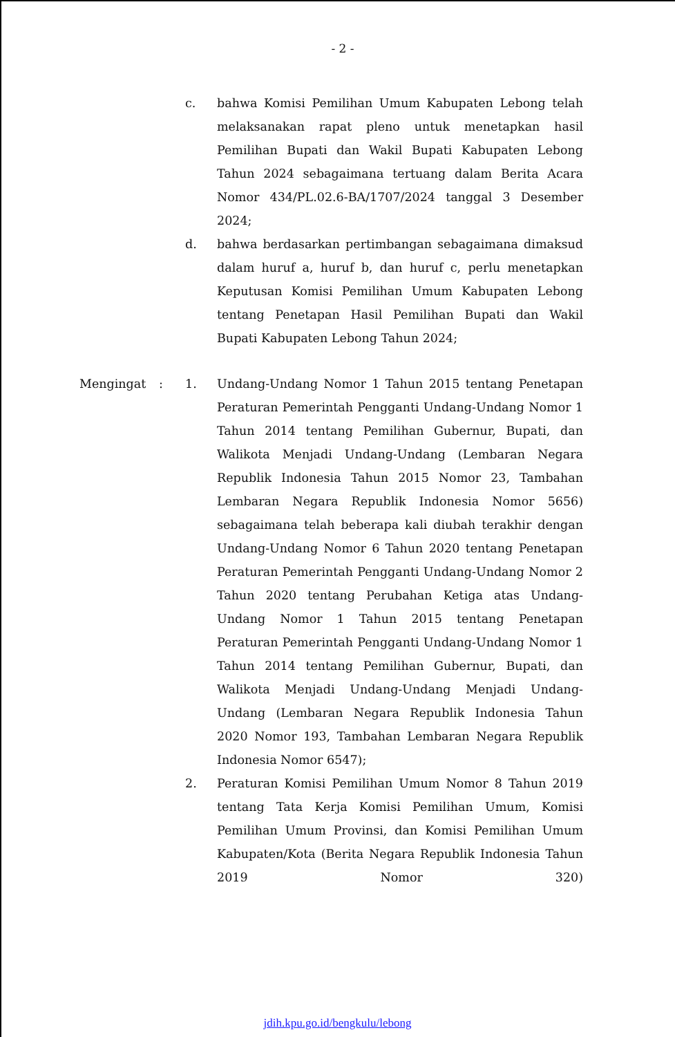- 2 -
c. bahwa Komisi Pemilihan Umum Kabupaten Lebong telah melaksanakan rapat pleno untuk menetapkan hasil Pemilihan Bupati dan Wakil Bupati Kabupaten Lebong Tahun 2024 sebagaimana tertuang dalam Berita Acara Nomor 434/PL.02.6-BA/1707/2024 tanggal 3 Desember 2024;
d. bahwa berdasarkan pertimbangan sebagaimana dimaksud dalam huruf a, huruf b, dan huruf c, perlu menetapkan Keputusan Komisi Pemilihan Umum Kabupaten Lebong tentang Penetapan Hasil Pemilihan Bupati dan Wakil Bupati Kabupaten Lebong Tahun 2024;
Mengingat : 1. Undang-Undang Nomor 1 Tahun 2015 tentang Penetapan Peraturan Pemerintah Pengganti Undang-Undang Nomor 1 Tahun 2014 tentang Pemilihan Gubernur, Bupati, dan Walikota Menjadi Undang-Undang (Lembaran Negara Republik Indonesia Tahun 2015 Nomor 23, Tambahan Lembaran Negara Republik Indonesia Nomor 5656) sebagaimana telah beberapa kali diubah terakhir dengan Undang-Undang Nomor 6 Tahun 2020 tentang Penetapan Peraturan Pemerintah Pengganti Undang-Undang Nomor 2 Tahun 2020 tentang Perubahan Ketiga atas Undang-Undang Nomor 1 Tahun 2015 tentang Penetapan Peraturan Pemerintah Pengganti Undang-Undang Nomor 1 Tahun 2014 tentang Pemilihan Gubernur, Bupati, dan Walikota Menjadi Undang-Undang Menjadi Undang- Undang (Lembaran Negara Republik Indonesia Tahun 2020 Nomor 193, Tambahan Lembaran Negara Republik Indonesia Nomor 6547);
2. Peraturan Komisi Pemilihan Umum Nomor 8 Tahun 2019 tentang Tata Kerja Komisi Pemilihan Umum, Komisi Pemilihan Umum Provinsi, dan Komisi Pemilihan Umum Kabupaten/Kota (Berita Negara Republik Indonesia Tahun 2019 Nomor 320)
jdih.kpu.go.id/bengkulu/lebong